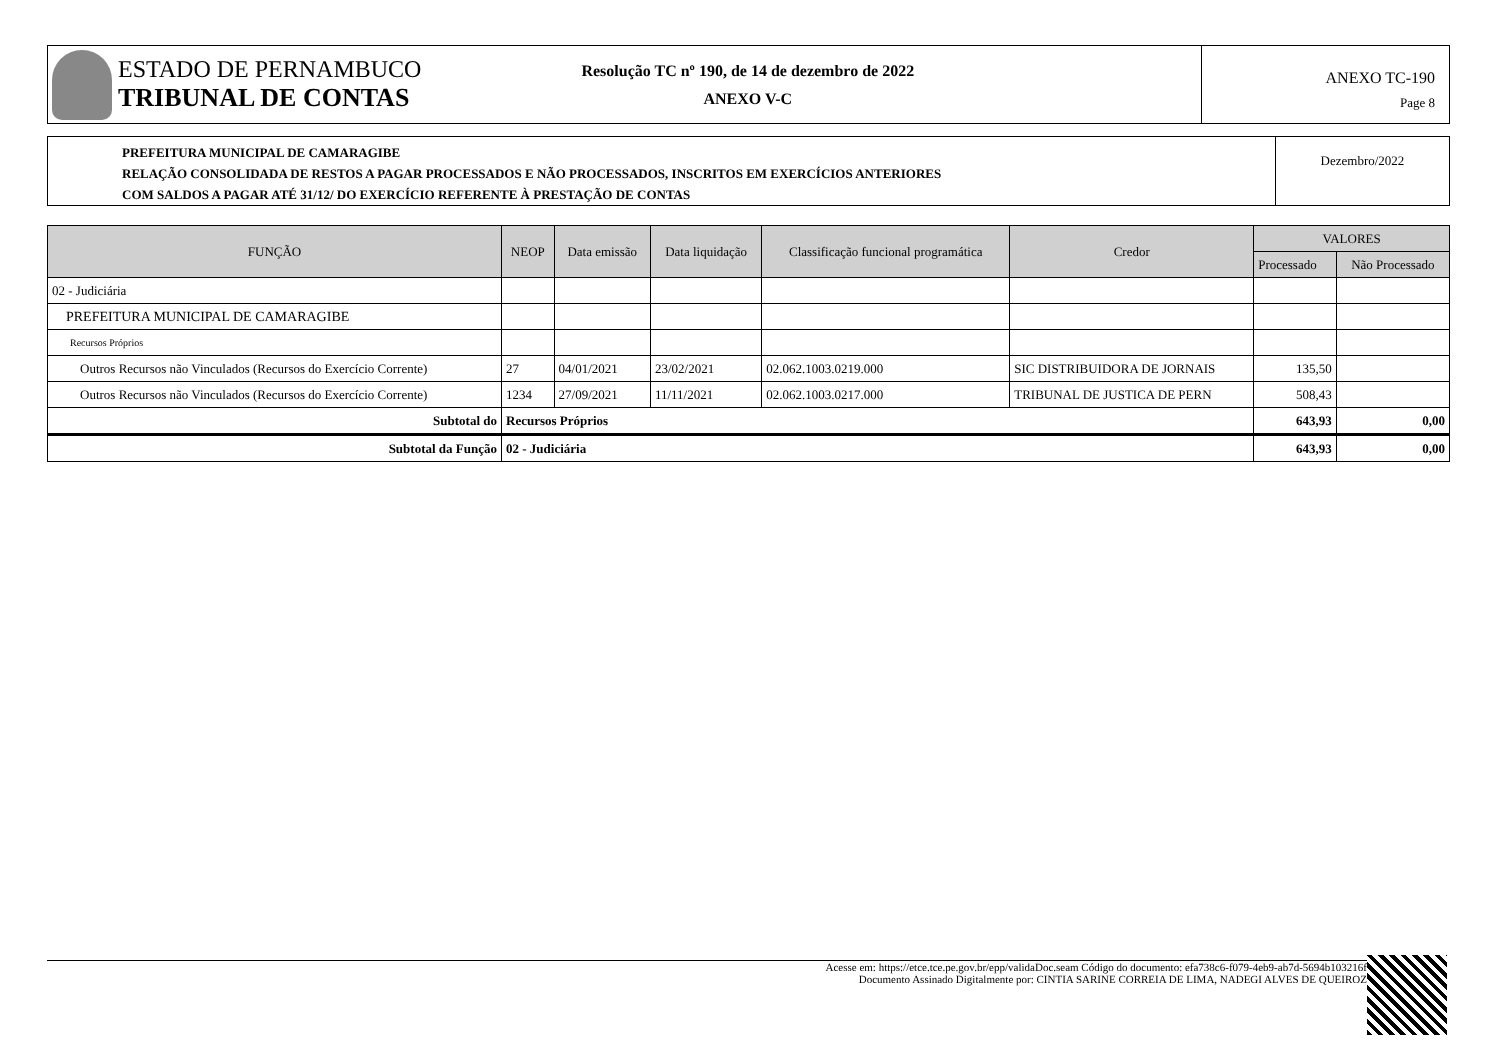ESTADO DE PERNAMBUCO
TRIBUNAL DE CONTAS
Resolução TC nº 190, de 14 de dezembro de 2022
ANEXO V-C
ANEXO TC-190
Page 8
PREFEITURA MUNICIPAL DE CAMARAGIBE
RELAÇÃO CONSOLIDADA DE RESTOS A PAGAR PROCESSADOS E NÃO PROCESSADOS, INSCRITOS EM EXERCÍCIOS ANTERIORES
COM SALDOS A PAGAR ATÉ 31/12/ DO EXERCÍCIO REFERENTE À PRESTAÇÃO DE CONTAS
Dezembro/2022
| FUNÇÃO | NEOP | Data emissão | Data liquidação | Classificação funcional programática | Credor | VALORES | |
| --- | --- | --- | --- | --- | --- | --- | --- |
| | | | | | | Processado | Não Processado |
| 02 - Judiciária | | | | | | | |
| PREFEITURA MUNICIPAL DE CAMARAGIBE | | | | | | | |
| Recursos Próprios | | | | | | | |
| Outros Recursos não Vinculados (Recursos do Exercício Corrente) | 27 | 04/01/2021 | 23/02/2021 | 02.062.1003.0219.000 | SIC DISTRIBUIDORA DE JORNAIS | 135,50 | |
| Outros Recursos não Vinculados (Recursos do Exercício Corrente) | 1234 | 27/09/2021 | 11/11/2021 | 02.062.1003.0217.000 | TRIBUNAL DE JUSTICA DE PERN | 508,43 | |
| Subtotal do | Recursos Próprios | | | | | 643,93 | 0,00 |
| Subtotal da Função | 02 - Judiciária | | | | | 643,93 | 0,00 |
Acesse em: https://etce.tce.pe.gov.br/epp/validaDoc.seam Código do documento: efa738c6-f079-4eb9-ab7d-5694b103216f
Documento Assinado Digitalmente por: CINTIA SARINE CORREIA DE LIMA, NADEGI ALVES DE QUEIROZ